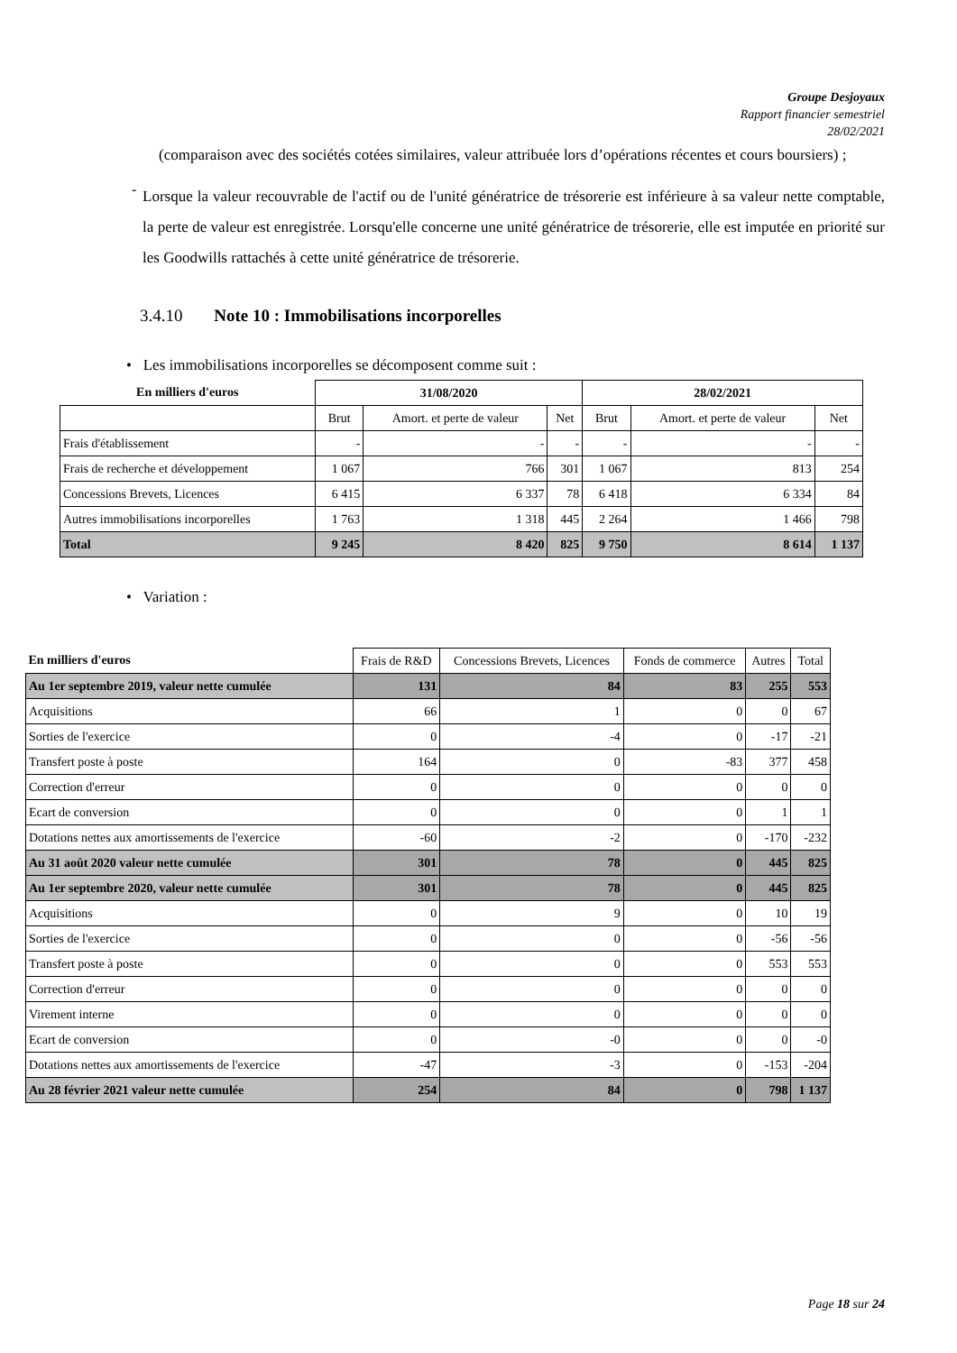Groupe Desjoyaux
Rapport financier semestriel
28/02/2021
(comparaison avec des sociétés cotées similaires, valeur attribuée lors d’opérations récentes et cours boursiers) ;
-
Lorsque la valeur recouvrable de l'actif ou de l'unité génératrice de trésorerie est inférieure à sa valeur nette comptable, la perte de valeur est enregistrée. Lorsqu'elle concerne une unité génératrice de trésorerie, elle est imputée en priorité sur les Goodwills rattachés à cette unité génératrice de trésorerie.
3.4.10 Note 10 : Immobilisations incorporelles
• Les immobilisations incorporelles se décomposent comme suit :
| En milliers d'euros | 31/08/2020 | | | 28/02/2021 | | |
| --- | --- | --- | --- | --- | --- | --- |
| | Brut | Amort. et perte de valeur | Net | Brut | Amort. et perte de valeur | Net |
| Frais d'établissement | - | - | - | - | - | - |
| Frais de recherche et développement | 1 067 | 766 | 301 | 1 067 | 813 | 254 |
| Concessions Brevets, Licences | 6 415 | 6 337 | 78 | 6 418 | 6 334 | 84 |
| Autres immobilisations incorporelles | 1 763 | 1 318 | 445 | 2 264 | 1 466 | 798 |
| Total | 9 245 | 8 420 | 825 | 9 750 | 8 614 | 1 137 |
• Variation :
| En milliers d'euros | Frais de R&D | Concessions Brevets, Licences | Fonds de commerce | Autres | Total |
| --- | --- | --- | --- | --- | --- |
| Au 1er septembre 2019, valeur nette cumulée | 131 | 84 | 83 | 255 | 553 |
| Acquisitions | 66 | 1 | 0 | 0 | 67 |
| Sorties de l'exercice | 0 | -4 | 0 | -17 | -21 |
| Transfert poste à poste | 164 | 0 | -83 | 377 | 458 |
| Correction d'erreur | 0 | 0 | 0 | 0 | 0 |
| Ecart de conversion | 0 | 0 | 0 | 1 | 1 |
| Dotations nettes aux amortissements de l'exercice | -60 | -2 | 0 | -170 | -232 |
| Au 31 août 2020 valeur nette cumulée | 301 | 78 | 0 | 445 | 825 |
| Au 1er septembre 2020, valeur nette cumulée | 301 | 78 | 0 | 445 | 825 |
| Acquisitions | 0 | 9 | 0 | 10 | 19 |
| Sorties de l'exercice | 0 | 0 | 0 | -56 | -56 |
| Transfert poste à poste | 0 | 0 | 0 | 553 | 553 |
| Correction d'erreur | 0 | 0 | 0 | 0 | 0 |
| Virement interne | 0 | 0 | 0 | 0 | 0 |
| Ecart de conversion | 0 | -0 | 0 | 0 | -0 |
| Dotations nettes aux amortissements de l'exercice | -47 | -3 | 0 | -153 | -204 |
| Au 28 février 2021 valeur nette cumulée | 254 | 84 | 0 | 798 | 1 137 |
Page 18 sur 24